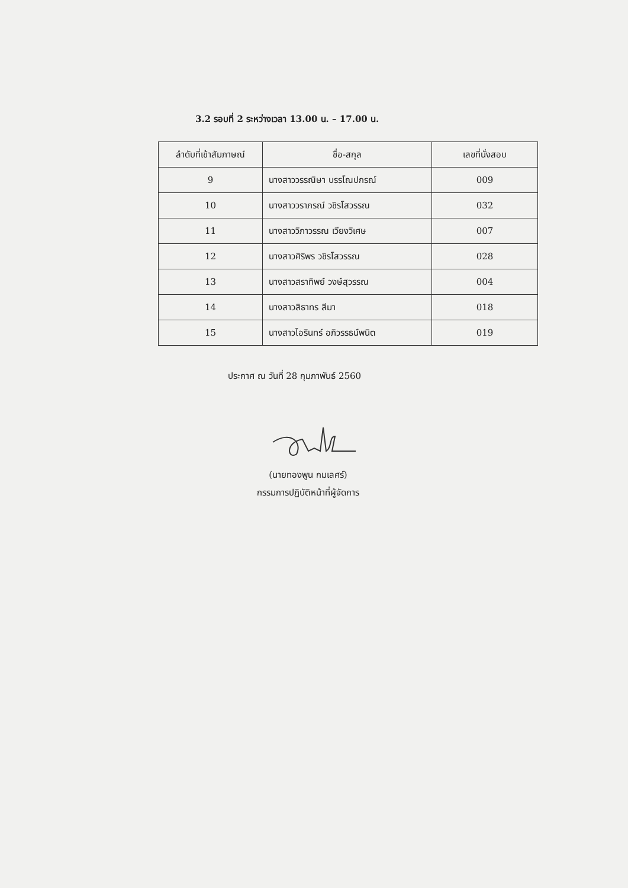3.2 รอบที่ 2 ระหว่างเวลา 13.00 น. – 17.00 น.
| ลำดับที่เข้าสัมภาษณ์ | ชื่อ-สกุล | เลขที่นั่งสอบ |
| --- | --- | --- |
| 9 | นางสาววรรณิษา บรรโณปกรณ์ | 009 |
| 10 | นางสาววราภรณ์ วชิรโสวรรณ | 032 |
| 11 | นางสาววิภาวรรณ เวียงวิเศษ | 007 |
| 12 | นางสาวศิริพร วชิรโสวรรณ | 028 |
| 13 | นางสาวสราทิพย์ วงษ์สุวรรณ | 004 |
| 14 | นางสาวสิธาทร สีมา | 018 |
| 15 | นางสาวไอรินทร์ อภิวรรธน์พนิต | 019 |
ประกาศ ณ วันที่ 28 กุมภาพันธ์ 2560
(นายทองพูน กมเลศร์)
กรรมการปฏิบัติหน้าที่ผู้จัดการ